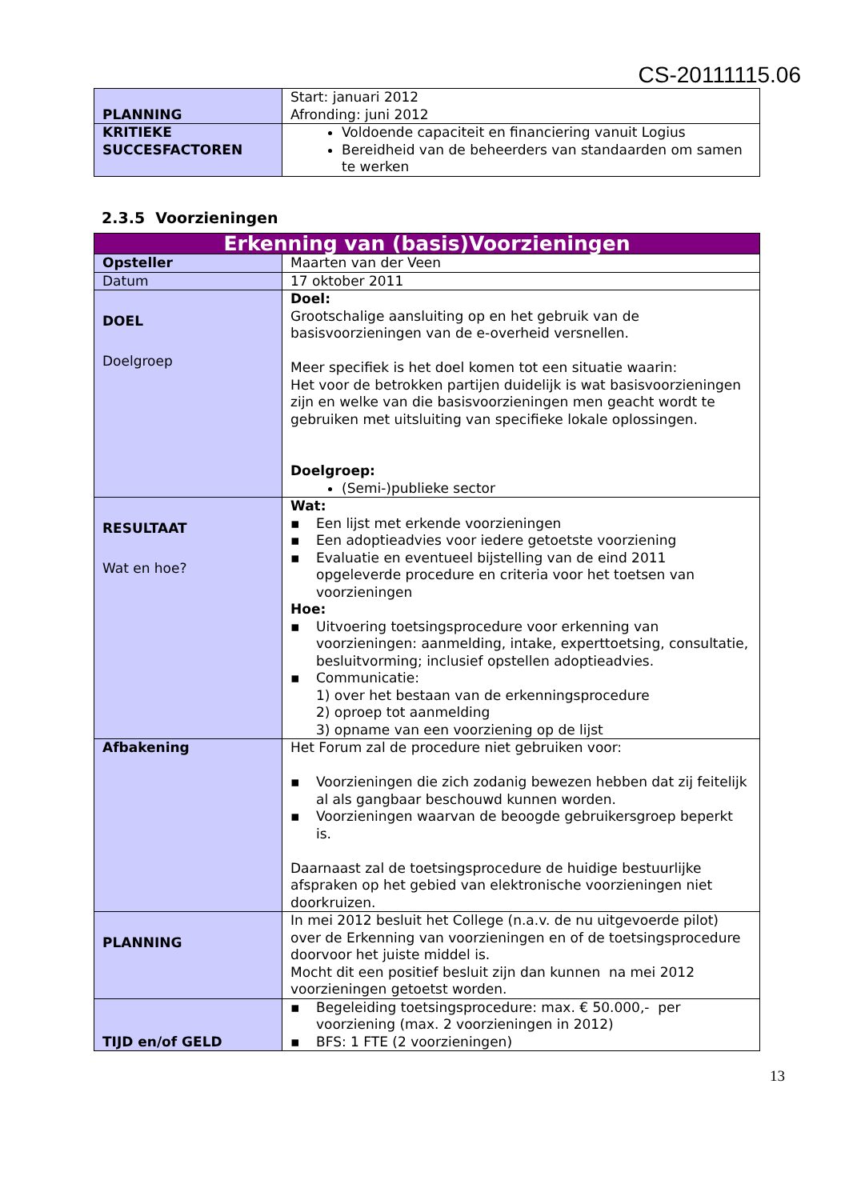CS-20111115.06
| PLANNING | Start: januari 2012 Afronding: juni 2012 |
| KRITIEKE SUCCESFACTOREN | Voldoende capaciteit en financiering vanuit Logius Bereidheid van de beheerders van standaarden om samen te werken |
2.3.5 Voorzieningen
| Erkenning van (basis)Voorzieningen | |
| Opsteller | Maarten van der Veen |
| Datum | 17 oktober 2011 |
| DOEL Doelgroep | Doel: Grootschalige aansluiting op en het gebruik van de basisvoorzieningen van de e-overheid versnellen. Meer specifiek is het doel komen tot een situatie waarin: Het voor de betrokken partijen duidelijk is wat basisvoorzieningen zijn en welke van die basisvoorzieningen men geacht wordt te gebruiken met uitsluiting van specifieke lokale oplossingen. Doelgroep: (Semi-)publieke sector |
| RESULTAAT Wat en hoe? | Wat: ▪ Een lijst met erkende voorzieningen ▪ Een adoptieadvies voor iedere getoetste voorziening ▪ Evaluatie en eventueel bijstelling van de eind 2011 opgeleverde procedure en criteria voor het toetsen van voorzieningen Hoe: ▪ Uitvoering toetsingsprocedure voor erkenning van voorzieningen: aanmelding, intake, experttoetsing, consultatie, besluitvorming; inclusief opstellen adoptieadvies. ▪ Communicatie: 1) over het bestaan van de erkenningsprocedure 2) oproep tot aanmelding 3) opname van een voorziening op de lijst |
| Afbakening | Het Forum zal de procedure niet gebruiken voor: ▪ Voorzieningen die zich zodanig bewezen hebben dat zij feitelijk al als gangbaar beschouwd kunnen worden. ▪ Voorzieningen waarvan de beoogde gebruikersgroep beperkt is. Daarnaast zal de toetsingsprocedure de huidige bestuurlijke afspraken op het gebied van elektronische voorzieningen niet doorkruizen. |
| PLANNING | In mei 2012 besluit het College (n.a.v. de nu uitgevoerde pilot) over de Erkenning van voorzieningen en of de toetsingsprocedure doorvoor het juiste middel is. Mocht dit een positief besluit zijn dan kunnen na mei 2012 voorzieningen getoetst worden. |
| TIJD en/of GELD | ▪ Begeleiding toetsingsprocedure: max. € 50.000,- per voorziening (max. 2 voorzieningen in 2012) ▪ BFS: 1 FTE (2 voorzieningen) |
13